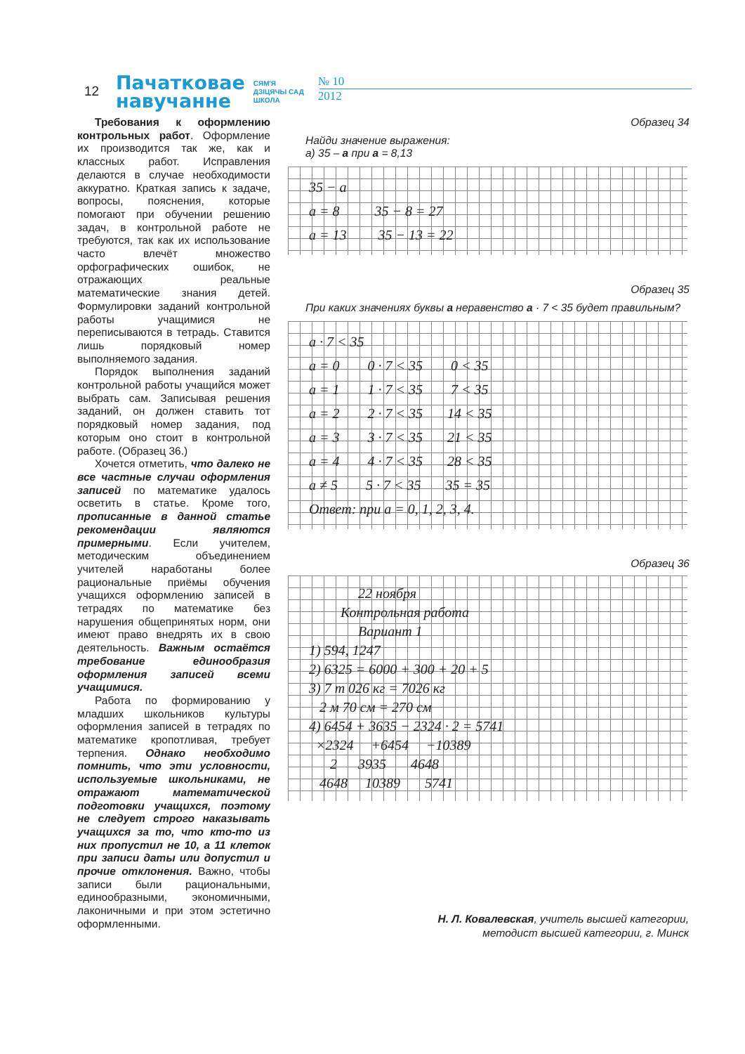12
Пачатковае
навучанне
СЯМ'Я
ДЗІЦЯЧЫ САД
ШКОЛА
№ 10
2012
Требования к оформлению контрольных работ. Оформление их производится так же, как и классных работ. Исправления делаются в случае необходимости аккуратно. Краткая запись к задаче, вопросы, пояснения, которые помогают при обучении решению задач, в контрольной работе не требуются, так как их использование часто влечёт множество орфографических ошибок, не отражающих реальные математические знания детей. Формулировки заданий контрольной работы учащимися не переписываются в тетрадь. Ставится лишь порядковый номер выполняемого задания.
Порядок выполнения заданий контрольной работы учащийся может выбрать сам. Записывая решения заданий, он должен ставить тот порядковый номер задания, под которым оно стоит в контрольной работе. (Образец 36.)
Хочется отметить, что далеко не все частные случаи оформления записей по математике удалось осветить в статье. Кроме того, прописанные в данной статье рекомендации являются примерными. Если учителем, методическим объединением учителей наработаны более рациональные приёмы обучения учащихся оформлению записей в тетрадях по математике без нарушения общепринятых норм, они имеют право внедрять их в свою деятельность. Важным остаётся требование единообразия оформления записей всеми учащимися.
Работа по формированию у младших школьников культуры оформления записей в тетрадях по математике кропотливая, требует терпения. Однако необходимо помнить, что эти условности, используемые школьниками, не отражают математической подготовки учащихся, поэтому не следует строго наказывать учащихся за то, что кто-то из них пропустил не 10, а 11 клеток при записи даты или допустил и прочие отклонения. Важно, чтобы записи были рациональными, единообразными, экономичными, лаконичными и при этом эстетично оформленными.
Образец 34
Найди значение выражения:
а) 35 – а при а = 8,13
35 − a a = 8 35 − 8 = 27 a = 13 35 − 13 = 22
Образец 35
При каких значениях буквы а неравенство а · 7 < 35 будет правильным?
a · 7 < 35 a = 0 0 · 7 < 35 0 < 35 a = 1 1 · 7 < 35 7 < 35 a = 2 2 · 7 < 35 14 < 35 a = 3 3 · 7 < 35 21 < 35 a = 4 4 · 7 < 35 28 < 35 a ≠ 5 5 · 7 < 35 35 = 35 Ответ: при a = 0, 1, 2, 3, 4.
Образец 36
22 ноября Контрольная работа Вариант 1 1) 594, 1247 2) 6325 = 6000 + 300 + 20 + 5 3) 7 т 026 кг = 7026 кг 2 м 70 см = 270 см 4) 6454 + 3635 − 2324 · 2 = 5741 ×2324 +6454 −10389 2 3935 4648 4648 10389 5741
Н. Л. Ковалевская, учитель высшей категории,
методист высшей категории, г. Минск